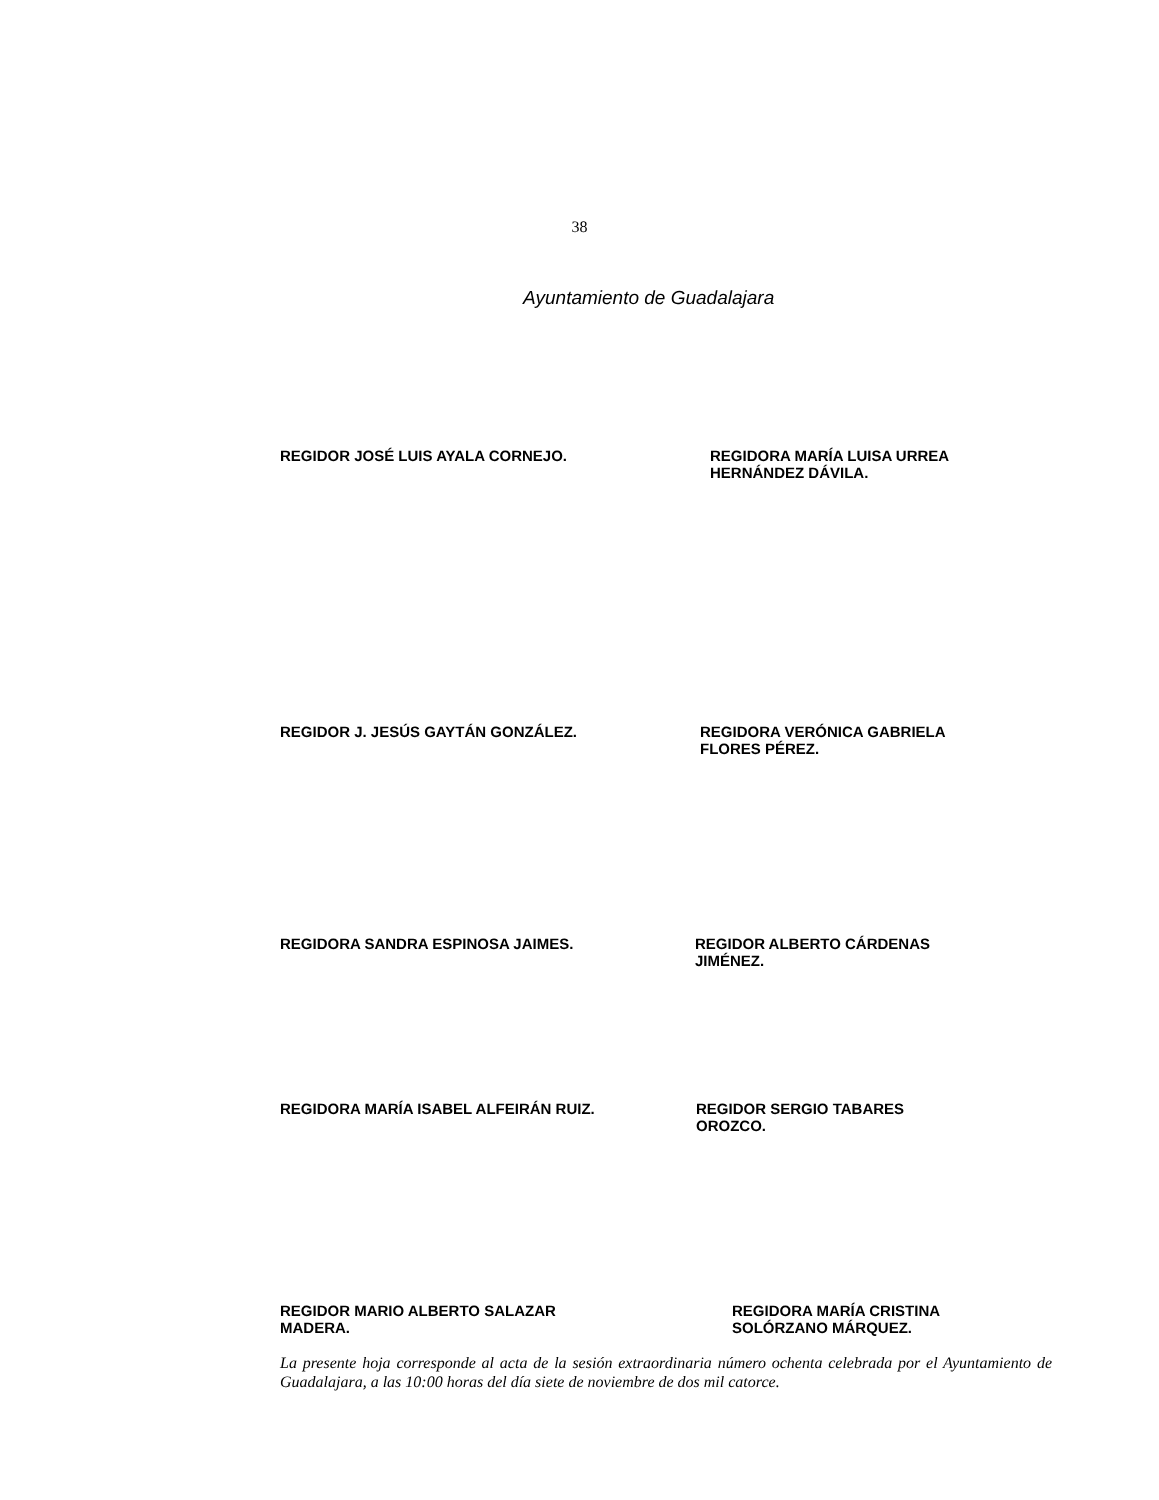38
Ayuntamiento de Guadalajara
REGIDOR JOSÉ LUIS AYALA CORNEJO. REGIDORA MARÍA LUISA URREA
HERNÁNDEZ DÁVILA.
REGIDOR J. JESÚS GAYTÁN GONZÁLEZ. REGIDORA VERÓNICA GABRIELA
FLORES PÉREZ.
REGIDORA SANDRA ESPINOSA JAIMES. REGIDOR ALBERTO CÁRDENAS
JIMÉNEZ.
REGIDORA MARÍA ISABEL ALFEIRÁN RUIZ. REGIDOR SERGIO TABARES
OROZCO.
REGIDOR MARIO ALBERTO SALAZAR
MADERA.
REGIDORA MARÍA CRISTINA
SOLÓRZANO MÁRQUEZ.
La presente hoja corresponde al acta de la sesión extraordinaria número ochenta celebrada por el Ayuntamiento de Guadalajara, a las 10:00 horas del día siete de noviembre de dos mil catorce.